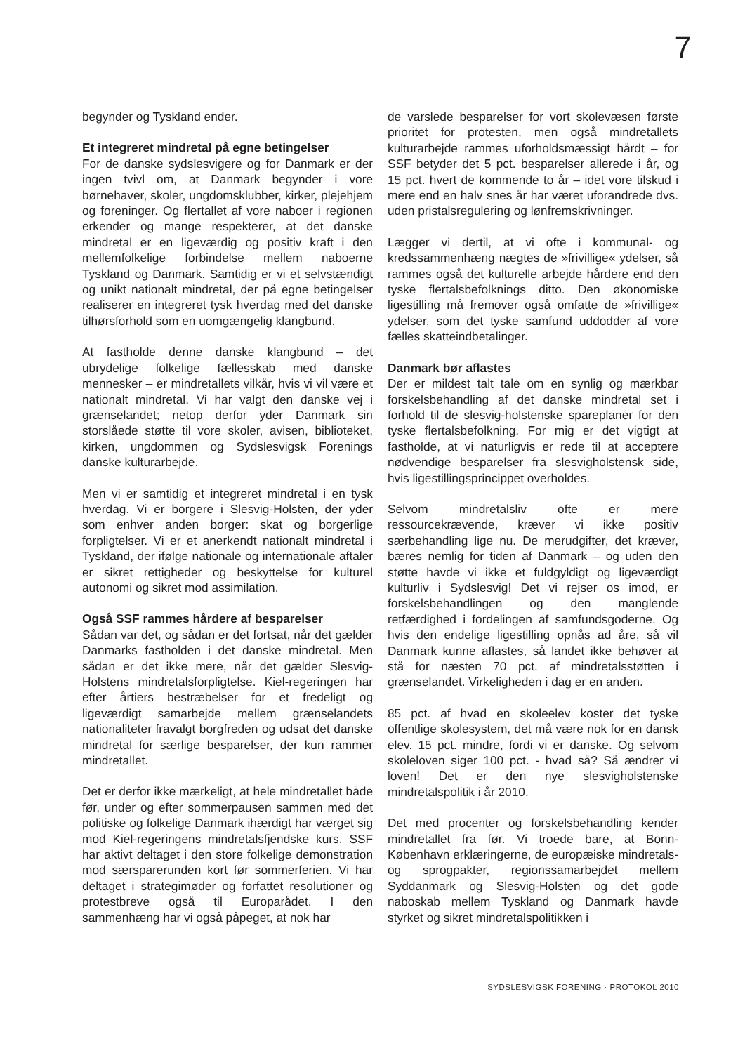7
begynder og Tyskland ender.
Et integreret mindretal på egne betingelser
For de danske sydslesvigere og for Danmark er der ingen tvivl om, at Danmark begynder i vore børnehaver, skoler, ungdomsklubber, kirker, plejehjem og foreninger. Og flertallet af vore naboer i regionen erkender og mange respekterer, at det danske mindretal er en ligeværdig og positiv kraft i den mellemfolkelige forbindelse mellem naboerne Tyskland og Danmark. Samtidig er vi et selvstændigt og unikt nationalt mindretal, der på egne betingelser realiserer en integreret tysk hverdag med det danske tilhørsforhold som en uomgængelig klangbund.
At fastholde denne danske klangbund – det ubrydelige folkelige fællesskab med danske mennesker – er mindretallets vilkår, hvis vi vil være et nationalt mindretal. Vi har valgt den danske vej i grænselandet; netop derfor yder Danmark sin storslåede støtte til vore skoler, avisen, biblioteket, kirken, ungdommen og Sydslesvigsk Forenings danske kulturarbejde.
Men vi er samtidig et integreret mindretal i en tysk hverdag. Vi er borgere i Slesvig-Holsten, der yder som enhver anden borger: skat og borgerlige forpligtelser. Vi er et anerkendt nationalt mindretal i Tyskland, der ifølge nationale og internationale aftaler er sikret rettigheder og beskyttelse for kulturel autonomi og sikret mod assimilation.
Også SSF rammes hårdere af besparelser
Sådan var det, og sådan er det fortsat, når det gælder Danmarks fastholden i det danske mindretal. Men sådan er det ikke mere, når det gælder Slesvig-Holstens mindretalsforpligtelse. Kiel-regeringen har efter årtiers bestræbelser for et fredeligt og ligeværdigt samarbejde mellem grænselandets nationaliteter fravalgt borgfreden og udsat det danske mindretal for særlige besparelser, der kun rammer mindretallet.
Det er derfor ikke mærkeligt, at hele mindretallet både før, under og efter sommerpausen sammen med det politiske og folkelige Danmark ihærdigt har værget sig mod Kiel-regeringens mindretalsfjendske kurs. SSF har aktivt deltaget i den store folkelige demonstration mod særsparerunden kort før sommerferien. Vi har deltaget i strategimøder og forfattet resolutioner og protestbreve også til Europarådet. I den sammenhæng har vi også påpeget, at nok har
de varslede besparelser for vort skolevæsen første prioritet for protesten, men også mindretallets kulturarbejde rammes uforholdsmæssigt hårdt – for SSF betyder det 5 pct. besparelser allerede i år, og 15 pct. hvert de kommende to år – idet vore tilskud i mere end en halv snes år har været uforandrede dvs. uden pristalsregulering og lønfremskrivninger.
Lægger vi dertil, at vi ofte i kommunal- og kredssammenhæng nægtes de »frivillige« ydelser, så rammes også det kulturelle arbejde hårdere end den tyske flertalsbefolknings ditto. Den økonomiske ligestilling må fremover også omfatte de »frivillige« ydelser, som det tyske samfund uddodder af vore fælles skatteindbetalinger.
Danmark bør aflastes
Der er mildest talt tale om en synlig og mærkbar forskelsbehandling af det danske mindretal set i forhold til de slesvig-holstenske spareplaner for den tyske flertalsbefolkning. For mig er det vigtigt at fastholde, at vi naturligvis er rede til at acceptere nødvendige besparelser fra slesvigholstensk side, hvis ligestillingsprincippet overholdes.
Selvom mindretalsliv ofte er mere ressourcekrævende, kræver vi ikke positiv særbehandling lige nu. De merudgifter, det kræver, bæres nemlig for tiden af Danmark – og uden den støtte havde vi ikke et fuldgyldigt og ligeværdigt kulturliv i Sydslesvig! Det vi rejser os imod, er forskelsbehandlingen og den manglende retfærdighed i fordelingen af samfundsgoderne. Og hvis den endelige ligestilling opnås ad åre, så vil Danmark kunne aflastes, så landet ikke behøver at stå for næsten 70 pct. af mindretalsstøtten i grænselandet. Virkeligheden i dag er en anden.
85 pct. af hvad en skoleelev koster det tyske offentlige skolesystem, det må være nok for en dansk elev. 15 pct. mindre, fordi vi er danske. Og selvom skoleloven siger 100 pct. - hvad så? Så ændrer vi loven! Det er den nye slesvigholstenske mindretalspolitik i år 2010.
Det med procenter og forskelsbehandling kender mindretallet fra før. Vi troede bare, at Bonn-København erklæringerne, de europæiske mindretals- og sprogpakter, regionssamarbejdet mellem Syddanmark og Slesvig-Holsten og det gode naboskab mellem Tyskland og Danmark havde styrket og sikret mindretalspolitikken i
SYDSLESVIGSK FORENING · PROTOKOL 2010